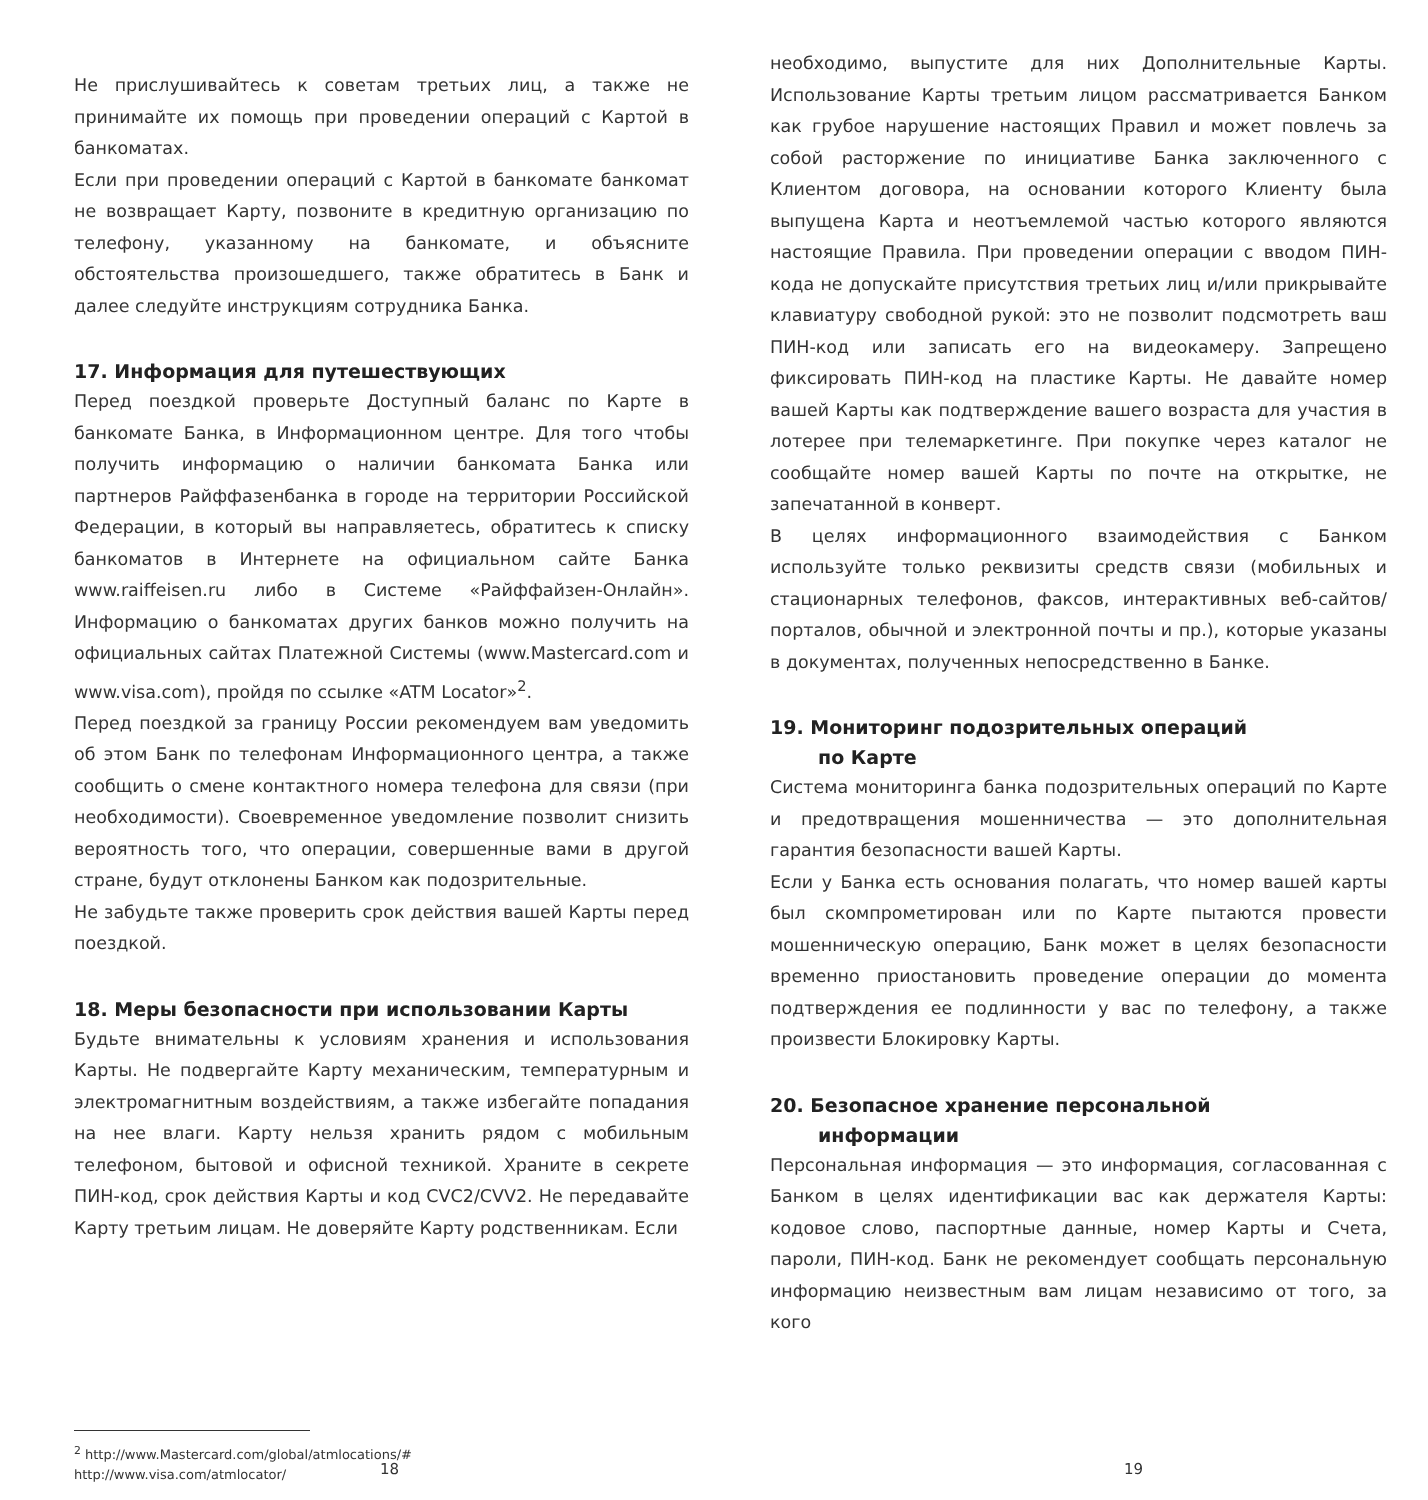Не прислушивайтесь к советам третьих лиц, а также не принимайте их помощь при проведении операций с Картой в банкоматах.
Если при проведении операций с Картой в банкомате банкомат не возвращает Карту, позвоните в кредитную организацию по телефону, указанному на банкомате, и объясните обстоятельства произошедшего, также обратитесь в Банк и далее следуйте инструкциям сотрудника Банка.
17. Информация для путешествующих
Перед поездкой проверьте Доступный баланс по Карте в банкомате Банка, в Информационном центре. Для того чтобы получить информацию о наличии банкомата Банка или партнеров Райффазенбанка в городе на территории Российской Федерации, в который вы направляетесь, обратитесь к списку банкоматов в Интернете на официальном сайте Банка www.raiffeisen.ru либо в Системе «Райффайзен-Онлайн». Информацию о банкоматах других банков можно получить на официальных сайтах Платежной Системы (www.Mastercard.com и www.visa.com), пройдя по ссылке «ATM Locator»<sup>2</sup>.
Перед поездкой за границу России рекомендуем вам уведомить об этом Банк по телефонам Информационного центра, а также сообщить о смене контактного номера телефона для связи (при необходимости). Своевременное уведомление позволит снизить вероятность того, что операции, совершенные вами в другой стране, будут отклонены Банком как подозрительные.
Не забудьте также проверить срок действия вашей Карты перед поездкой.
18. Меры безопасности при использовании Карты
Будьте внимательны к условиям хранения и использования Карты. Не подвергайте Карту механическим, температурным и электромагнитным воздействиям, а также избегайте попадания на нее влаги. Карту нельзя хранить рядом с мобильным телефоном, бытовой и офисной техникой. Храните в секрете ПИН-код, срок действия Карты и код CVC2/CVV2. Не передавайте Карту третьим лицам. Не доверяйте Карту родственникам. Если
<sup>2</sup> http://www.Mastercard.com/global/atmlocations/#
http://www.visa.com/atmlocator/
18
необходимо, выпустите для них Дополнительные Карты. Использование Карты третьим лицом рассматривается Банком как грубое нарушение настоящих Правил и может повлечь за собой расторжение по инициативе Банка заключенного с Клиентом договора, на основании которого Клиенту была выпущена Карта и неотъемлемой частью которого являются настоящие Правила. При проведении операции с вводом ПИН-кода не допускайте присутствия третьих лиц и/или прикрывайте клавиатуру свободной рукой: это не позволит подсмотреть ваш ПИН-код или записать его на видеокамеру. Запрещено фиксировать ПИН-код на пластике Карты. Не давайте номер вашей Карты как подтверждение вашего возраста для участия в лотерее при телемаркетинге. При покупке через каталог не сообщайте номер вашей Карты по почте на открытке, не запечатанной в конверт.
В целях информационного взаимодействия с Банком используйте только реквизиты средств связи (мобильных и стационарных телефонов, факсов, интерактивных веб-сайтов/порталов, обычной и электронной почты и пр.), которые указаны в документах, полученных непосредственно в Банке.
19. Мониторинг подозрительных операций
по Карте
Система мониторинга банка подозрительных операций по Карте и предотвращения мошенничества — это дополнительная гарантия безопасности вашей Карты.
Если у Банка есть основания полагать, что номер вашей карты был скомпрометирован или по Карте пытаются провести мошенническую операцию, Банк может в целях безопасности временно приостановить проведение операции до момента подтверждения ее подлинности у вас по телефону, а также произвести Блокировку Карты.
20. Безопасное хранение персональной
информации
Персональная информация — это информация, согласованная с Банком в целях идентификации вас как держателя Карты: кодовое слово, паспортные данные, номер Карты и Счета, пароли, ПИН-код. Банк не рекомендует сообщать персональную информацию неизвестным вам лицам независимо от того, за кого
19